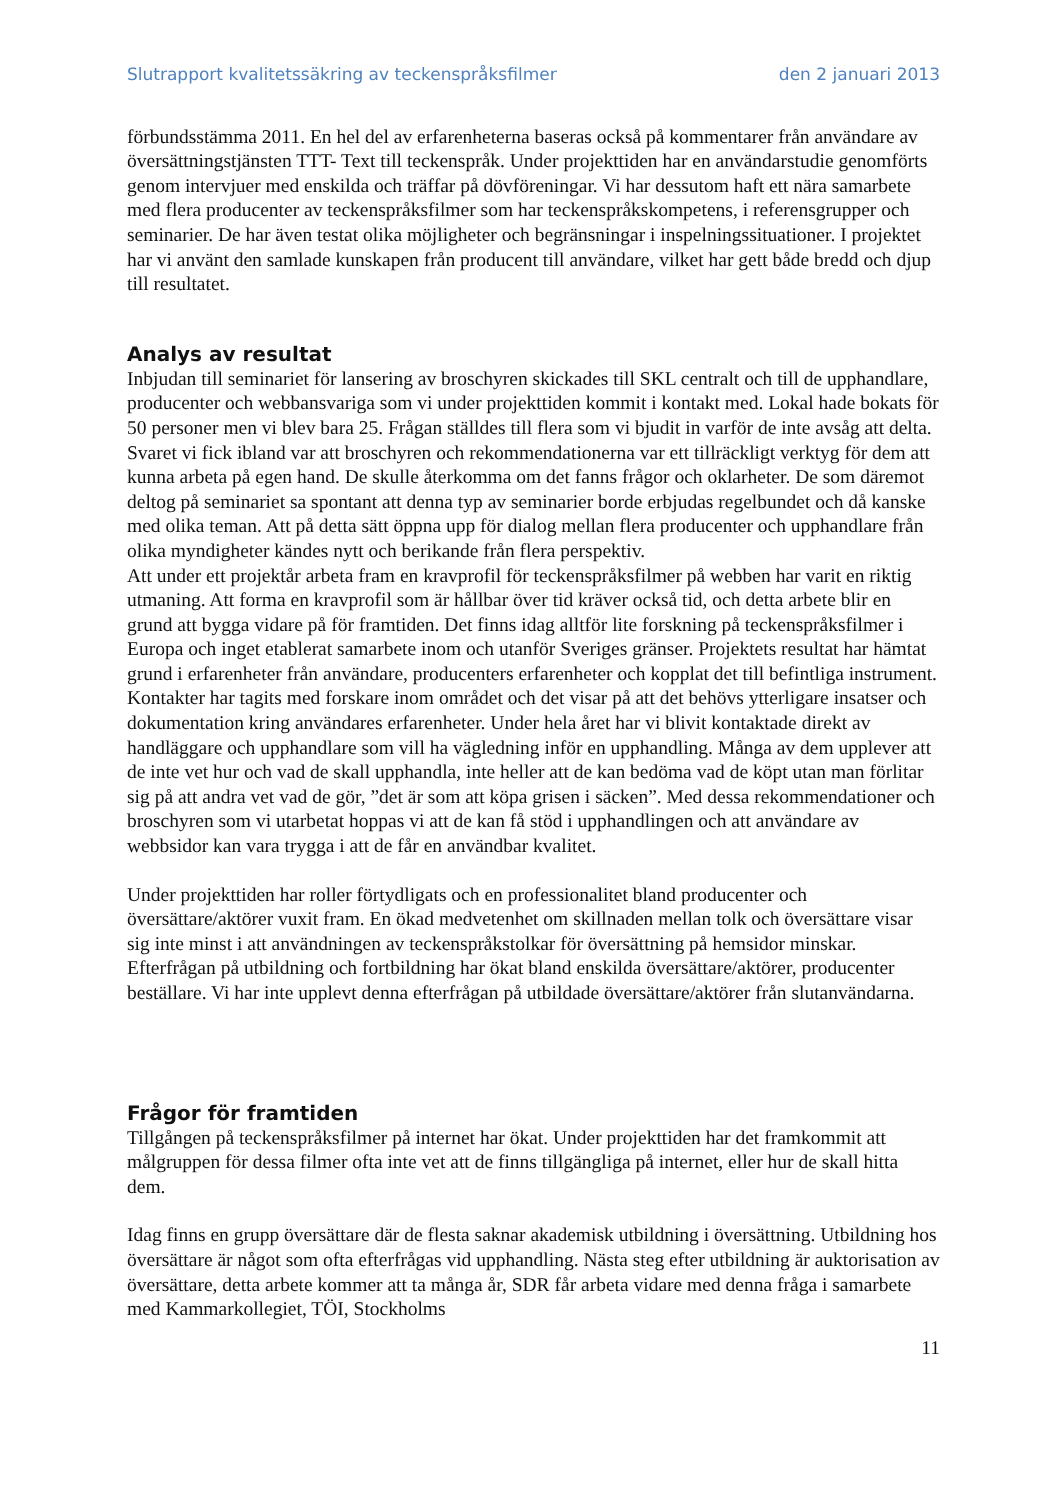Slutrapport kvalitetssäkring av teckenspråksfilmer den 2 januari 2013
förbundsstämma 2011. En hel del av erfarenheterna baseras också på kommentarer från användare av översättningstjänsten TTT- Text till teckenspråk. Under projekttiden har en användarstudie genomförts genom intervjuer med enskilda och träffar på dövföreningar. Vi har dessutom haft ett nära samarbete med flera producenter av teckenspråksfilmer som har teckenspråkskompetens, i referensgrupper och seminarier. De har även testat olika möjligheter och begränsningar i inspelningssituationer. I projektet har vi använt den samlade kunskapen från producent till användare, vilket har gett både bredd och djup till resultatet.
Analys av resultat
Inbjudan till seminariet för lansering av broschyren skickades till SKL centralt och till de upphandlare, producenter och webbansvariga som vi under projekttiden kommit i kontakt med. Lokal hade bokats för 50 personer men vi blev bara 25. Frågan ställdes till flera som vi bjudit in varför de inte avsåg att delta. Svaret vi fick ibland var att broschyren och rekommendationerna var ett tillräckligt verktyg för dem att kunna arbeta på egen hand. De skulle återkomma om det fanns frågor och oklarheter. De som däremot deltog på seminariet sa spontant att denna typ av seminarier borde erbjudas regelbundet och då kanske med olika teman. Att på detta sätt öppna upp för dialog mellan flera producenter och upphandlare från olika myndigheter kändes nytt och berikande från flera perspektiv.
Att under ett projektår arbeta fram en kravprofil för teckenspråksfilmer på webben har varit en riktig utmaning. Att forma en kravprofil som är hållbar över tid kräver också tid, och detta arbete blir en grund att bygga vidare på för framtiden. Det finns idag alltför lite forskning på teckenspråksfilmer i Europa och inget etablerat samarbete inom och utanför Sveriges gränser. Projektets resultat har hämtat grund i erfarenheter från användare, producenters erfarenheter och kopplat det till befintliga instrument. Kontakter har tagits med forskare inom området och det visar på att det behövs ytterligare insatser och dokumentation kring användares erfarenheter. Under hela året har vi blivit kontaktade direkt av handläggare och upphandlare som vill ha vägledning inför en upphandling. Många av dem upplever att de inte vet hur och vad de skall upphandla, inte heller att de kan bedöma vad de köpt utan man förlitar sig på att andra vet vad de gör, ”det är som att köpa grisen i säcken”. Med dessa rekommendationer och broschyren som vi utarbetat hoppas vi att de kan få stöd i upphandlingen och att användare av webbsidor kan vara trygga i att de får en användbar kvalitet.
Under projekttiden har roller förtydligats och en professionalitet bland producenter och översättare/aktörer vuxit fram. En ökad medvetenhet om skillnaden mellan tolk och översättare visar sig inte minst i att användningen av teckenspråkstolkar för översättning på hemsidor minskar. Efterfrågan på utbildning och fortbildning har ökat bland enskilda översättare/aktörer, producenter beställare. Vi har inte upplevt denna efterfrågan på utbildade översättare/aktörer från slutanvändarna.
Frågor för framtiden
Tillgången på teckenspråksfilmer på internet har ökat. Under projekttiden har det framkommit att målgruppen för dessa filmer ofta inte vet att de finns tillgängliga på internet, eller hur de skall hitta dem.
Idag finns en grupp översättare där de flesta saknar akademisk utbildning i översättning. Utbildning hos översättare är något som ofta efterfrågas vid upphandling. Nästa steg efter utbildning är auktorisation av översättare, detta arbete kommer att ta många år, SDR får arbeta vidare med denna fråga i samarbete med Kammarkollegiet, TÖI, Stockholms
11